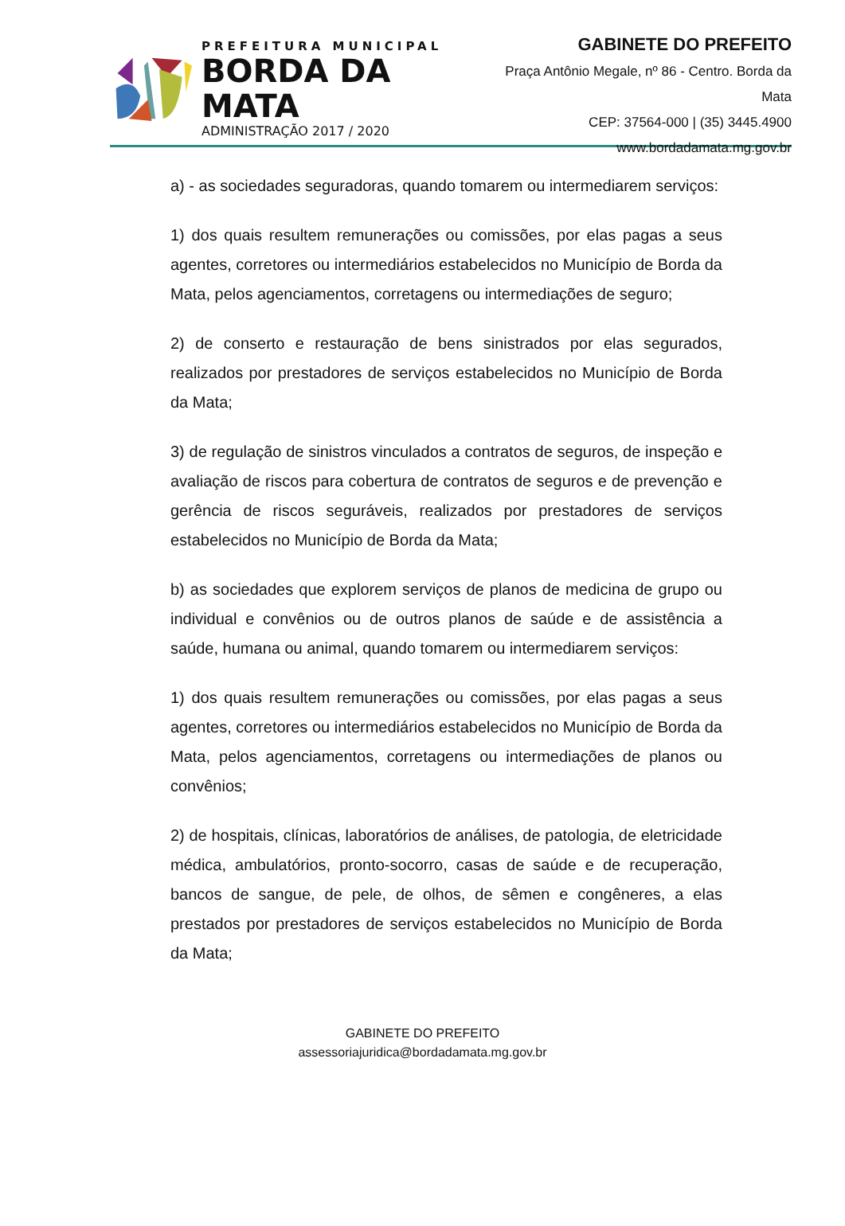PREFEITURA MUNICIPAL
BORDA DA MATA
ADMINISTRAÇÃO 2017 / 2020
GABINETE DO PREFEITO
Praça Antônio Megale, nº 86 - Centro. Borda da Mata
CEP: 37564-000 | (35) 3445.4900
www.bordadamata.mg.gov.br
a) - as sociedades seguradoras, quando tomarem ou intermediarem serviços:
1) dos quais resultem remunerações ou comissões, por elas pagas a seus agentes, corretores ou intermediários estabelecidos no Município de Borda da Mata, pelos agenciamentos, corretagens ou intermediações de seguro;
2) de conserto e restauração de bens sinistrados por elas segurados, realizados por prestadores de serviços estabelecidos no Município de Borda da Mata;
3) de regulação de sinistros vinculados a contratos de seguros, de inspeção e avaliação de riscos para cobertura de contratos de seguros e de prevenção e gerência de riscos seguráveis, realizados por prestadores de serviços estabelecidos no Município de Borda da Mata;
b) as sociedades que explorem serviços de planos de medicina de grupo ou individual e convênios ou de outros planos de saúde e de assistência a saúde, humana ou animal, quando tomarem ou intermediarem serviços:
1) dos quais resultem remunerações ou comissões, por elas pagas a seus agentes, corretores ou intermediários estabelecidos no Município de Borda da Mata, pelos agenciamentos, corretagens ou intermediações de planos ou convênios;
2) de hospitais, clínicas, laboratórios de análises, de patologia, de eletricidade médica, ambulatórios, pronto-socorro, casas de saúde e de recuperação, bancos de sangue, de pele, de olhos, de sêmen e congêneres, a elas prestados por prestadores de serviços estabelecidos no Município de Borda da Mata;
GABINETE DO PREFEITO
assessoriajuridica@bordadamata.mg.gov.br